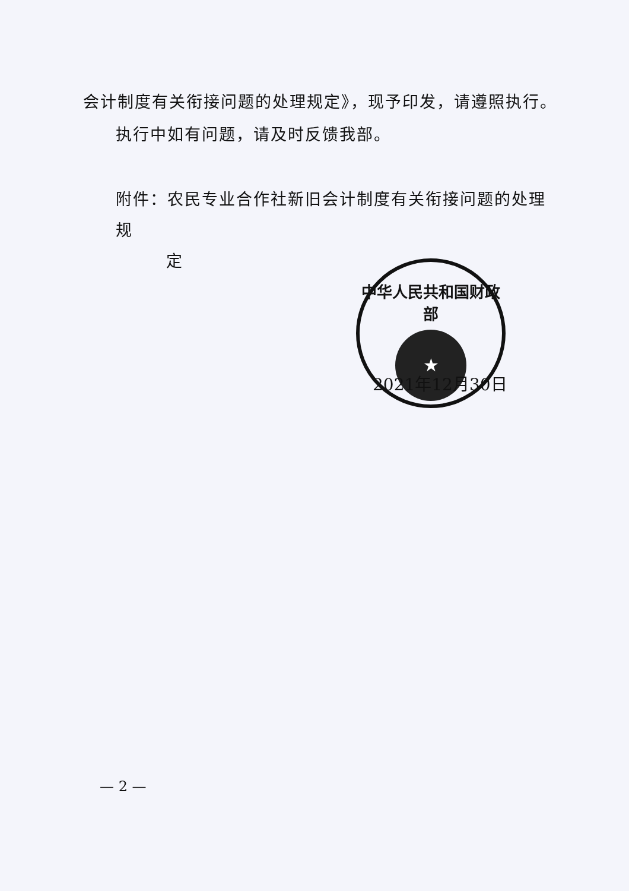会计制度有关衔接问题的处理规定》，现予印发，请遵照执行。
执行中如有问题，请及时反馈我部。
附件：农民专业合作社新旧会计制度有关衔接问题的处理规
定
中华人民共和国财政部
★
2021年12月30日
— 2 —